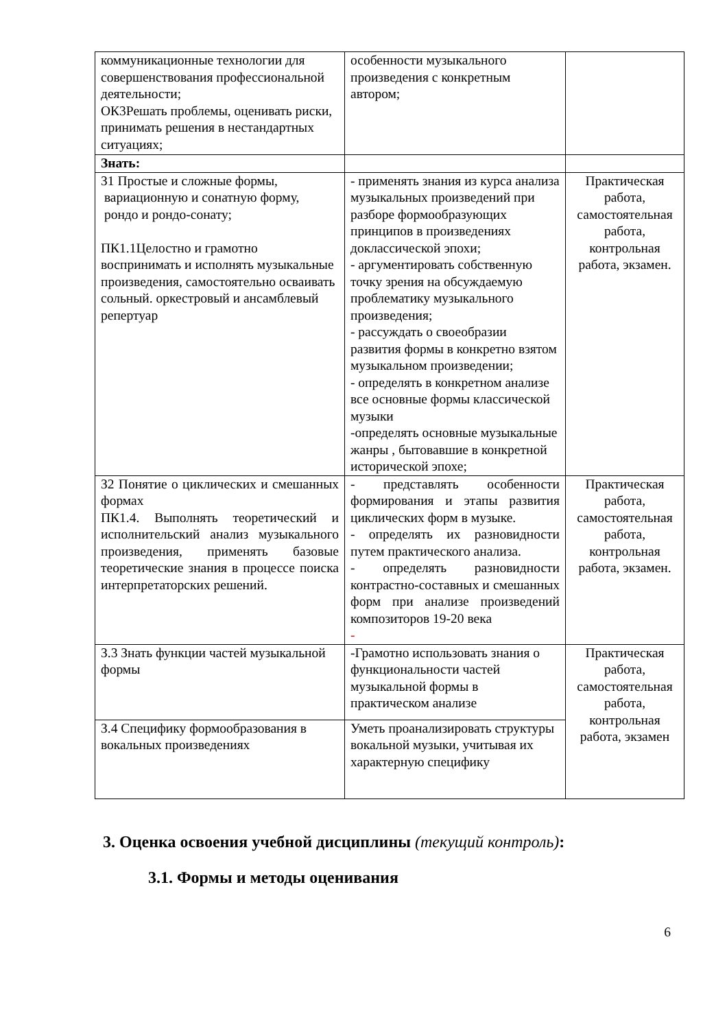| коммуникационные технологии для совершенствования профессиональной деятельности; ОК3Решать проблемы, оценивать риски, принимать решения в нестандартных ситуациях; | особенности музыкального произведения с конкретным автором; | |
| Знать: | | |
| З1 Простые и сложные формы, вариационную и сонатную форму, рондо и рондо-сонату; ПК1.1Целостно и грамотно воспринимать и исполнять музыкальные произведения, самостоятельно осваивать сольный. оркестровый и ансамблевый репертуар | - применять знания из курса анализа музыкальных произведений при разборе формообразующих принципов в произведениях доклассической эпохи; - аргументировать собственную точку зрения на обсуждаемую проблематику музыкального произведения; - рассуждать о своеобразии развития формы в конкретно взятом музыкальном произведении; - определять в конкретном анализе все основные формы классической музыки -определять основные музыкальные жанры , бытовавшие в конкретной исторической эпохе; | Практическая работа, самостоятельная работа, контрольная работа, экзамен. |
| З2 Понятие о циклических и смешанных формах ПК1.4. Выполнять теоретический и исполнительский анализ музыкального произведения, применять базовые теоретические знания в процессе поиска интерпретаторских решений. | - представлять особенности формирования и этапы развития циклических форм в музыке. - определять их разновидности путем практического анализа. - определять разновидности контрастно-составных и смешанных форм при анализе произведений композиторов 19-20 века - | Практическая работа, самостоятельная работа, контрольная работа, экзамен. |
| З.3 Знать функции частей музыкальной формы | -Грамотно использовать знания о функциональности частей музыкальной формы в практическом анализе | Практическая работа, самостоятельная работа, контрольная работа, экзамен |
| З.4 Специфику формообразования в вокальных произведениях | Уметь проанализировать структуры вокальной музыки, учитывая их характерную специфику | |
3. Оценка освоения учебной дисциплины (текущий контроль):
3.1. Формы и методы оценивания
6